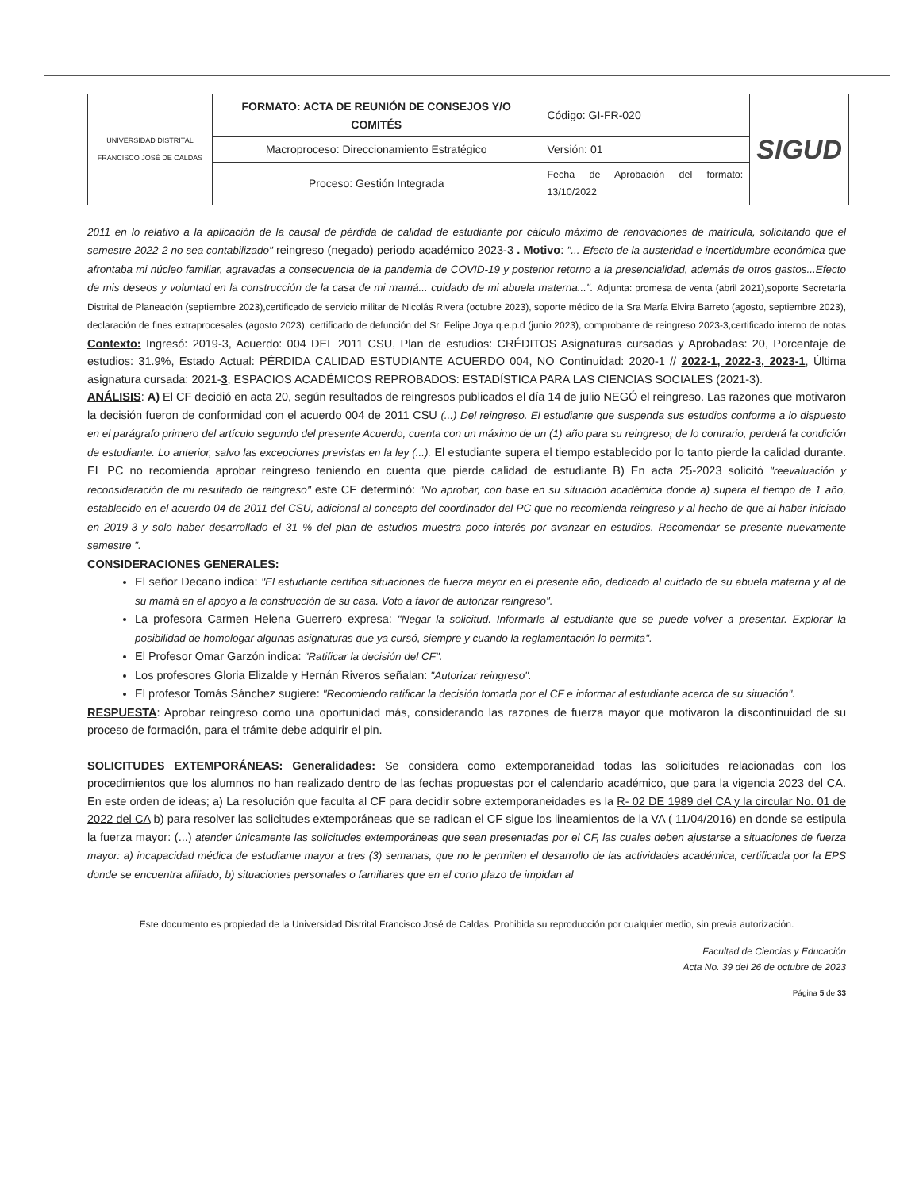| UNIVERSIDAD DISTRITAL FRANCISCO JOSÉ DE CALDAS | FORMATO: ACTA DE REUNIÓN DE CONSEJOS Y/O COMITÉS | Código: GI-FR-020 | SIGUD |
| | Macroproceso: Direccionamiento Estratégico | Versión: 01 | |
| | Proceso: Gestión Integrada | Fecha de Aprobación del formato: 13/10/2022 | |
2011 en lo relativo a la aplicación de la causal de pérdida de calidad de estudiante por cálculo máximo de renovaciones de matrícula, solicitando que el semestre 2022-2 no sea contabilizado" reingreso (negado) periodo académico 2023-3 . Motivo: "... Efecto de la austeridad e incertidumbre económica que afrontaba mi núcleo familiar, agravadas a consecuencia de la pandemia de COVID-19 y posterior retorno a la presencialidad, además de otros gastos...Efecto de mis deseos y voluntad en la construcción de la casa de mi mamá... cuidado de mi abuela materna...". Adjunta: promesa de venta (abril 2021),soporte Secretaría Distrital de Planeación (septiembre 2023),certificado de servicio militar de Nicolás Rivera (octubre 2023), soporte médico de la Sra María Elvira Barreto (agosto, septiembre 2023), declaración de fines extraprocesales (agosto 2023), certificado de defunción del Sr. Felipe Joya q.e.p.d (junio 2023), comprobante de reingreso 2023-3,certificado interno de notas Contexto: Ingresó: 2019-3, Acuerdo: 004 DEL 2011 CSU, Plan de estudios: CRÉDITOS Asignaturas cursadas y Aprobadas: 20, Porcentaje de estudios: 31.9%, Estado Actual: PÉRDIDA CALIDAD ESTUDIANTE ACUERDO 004, NO Continuidad: 2020-1 // 2022-1, 2022-3, 2023-1, Última asignatura cursada: 2021-3, ESPACIOS ACADÉMICOS REPROBADOS: ESTADÍSTICA PARA LAS CIENCIAS SOCIALES (2021-3).
ANÁLISIS: A) El CF decidió en acta 20, según resultados de reingresos publicados el día 14 de julio NEGÓ el reingreso. Las razones que motivaron la decisión fueron de conformidad con el acuerdo 004 de 2011 CSU (...) Del reingreso. El estudiante que suspenda sus estudios conforme a lo dispuesto en el parágrafo primero del artículo segundo del presente Acuerdo, cuenta con un máximo de un (1) año para su reingreso; de lo contrario, perderá la condición de estudiante. Lo anterior, salvo las excepciones previstas en la ley (...). El estudiante supera el tiempo establecido por lo tanto pierde la calidad durante. EL PC no recomienda aprobar reingreso teniendo en cuenta que pierde calidad de estudiante B) En acta 25-2023 solicitó "reevaluación y reconsideración de mi resultado de reingreso" este CF determinó: "No aprobar, con base en su situación académica donde a) supera el tiempo de 1 año, establecido en el acuerdo 04 de 2011 del CSU, adicional al concepto del coordinador del PC que no recomienda reingreso y al hecho de que al haber iniciado en 2019-3 y solo haber desarrollado el 31 % del plan de estudios muestra poco interés por avanzar en estudios. Recomendar se presente nuevamente semestre ".
CONSIDERACIONES GENERALES:
El señor Decano indica: "El estudiante certifica situaciones de fuerza mayor en el presente año, dedicado al cuidado de su abuela materna y al de su mamá en el apoyo a la construcción de su casa. Voto a favor de autorizar reingreso".
La profesora Carmen Helena Guerrero expresa: "Negar la solicitud. Informarle al estudiante que se puede volver a presentar. Explorar la posibilidad de homologar algunas asignaturas que ya cursó, siempre y cuando la reglamentación lo permita".
El Profesor Omar Garzón indica: "Ratificar la decisión del CF".
Los profesores Gloria Elizalde y Hernán Riveros señalan: "Autorizar reingreso".
El profesor Tomás Sánchez sugiere: "Recomiendo ratificar la decisión tomada por el CF e informar al estudiante acerca de su situación".
RESPUESTA: Aprobar reingreso como una oportunidad más, considerando las razones de fuerza mayor que motivaron la discontinuidad de su proceso de formación, para el trámite debe adquirir el pin.
SOLICITUDES EXTEMPORÁNEAS: Generalidades: Se considera como extemporaneidad todas las solicitudes relacionadas con los procedimientos que los alumnos no han realizado dentro de las fechas propuestas por el calendario académico, que para la vigencia 2023 del CA. En este orden de ideas; a) La resolución que faculta al CF para decidir sobre extemporaneidades es la R- 02 DE 1989 del CA y la circular No. 01 de 2022 del CA b) para resolver las solicitudes extemporáneas que se radican el CF sigue los lineamientos de la VA ( 11/04/2016) en donde se estipula la fuerza mayor: (...) atender únicamente las solicitudes extemporáneas que sean presentadas por el CF, las cuales deben ajustarse a situaciones de fuerza mayor: a) incapacidad médica de estudiante mayor a tres (3) semanas, que no le permiten el desarrollo de las actividades académica, certificada por la EPS donde se encuentra afiliado, b) situaciones personales o familiares que en el corto plazo de impidan al
Este documento es propiedad de la Universidad Distrital Francisco José de Caldas. Prohibida su reproducción por cualquier medio, sin previa autorización.
Facultad de Ciencias y Educación
Acta No. 39 del 26 de octubre de 2023
Página 5 de 33